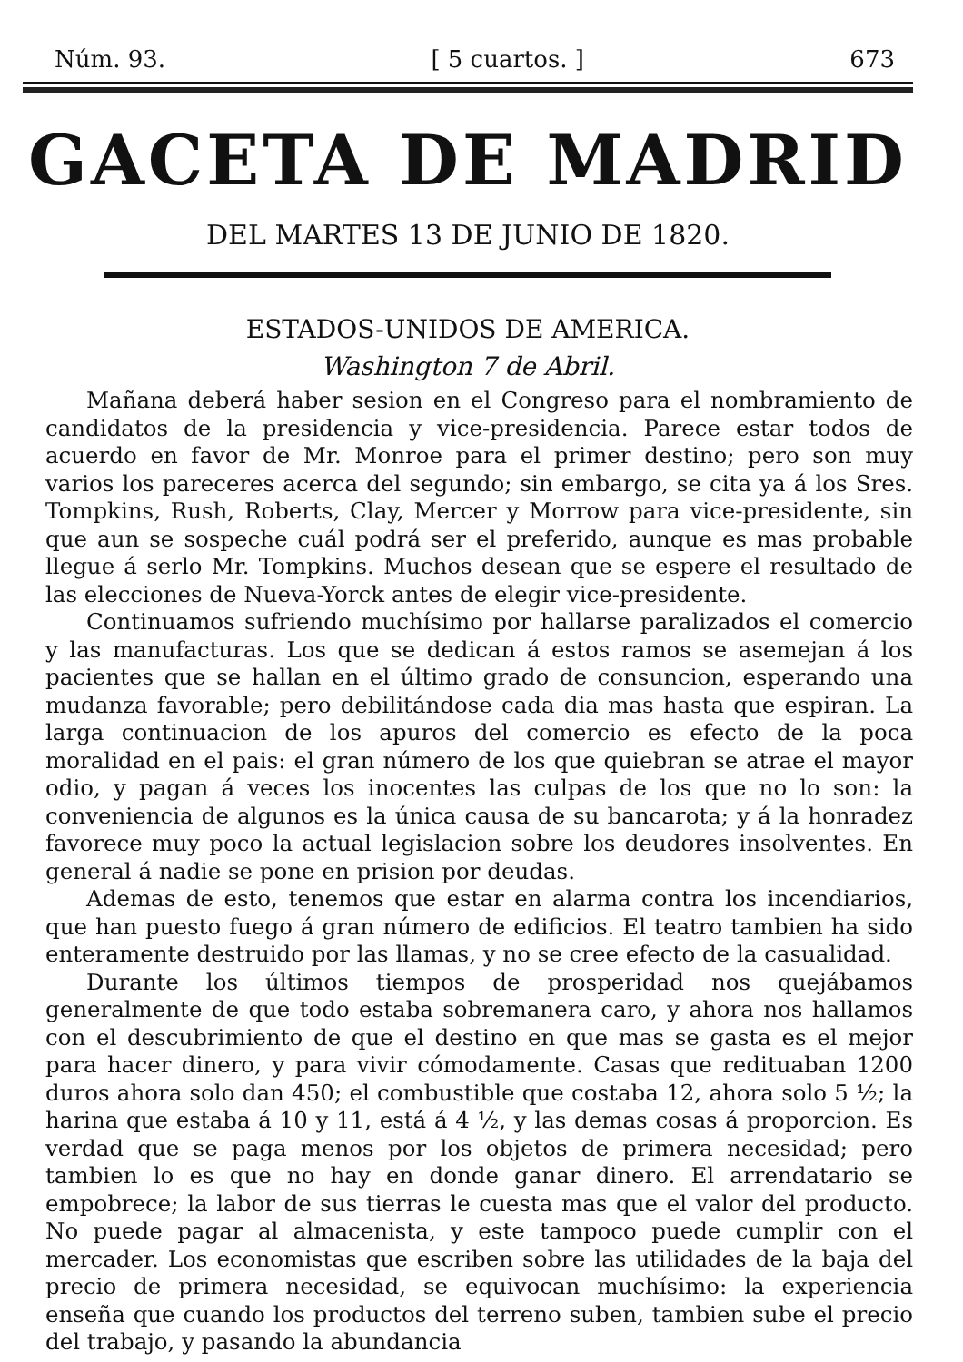Núm. 93. [ 5 cuartos. ] 673
GACETA DE MADRID
DEL MARTES 13 DE JUNIO DE 1820.
ESTADOS-UNIDOS DE AMERICA.
Washington 7 de Abril.
Mañana deberá haber sesion en el Congreso para el nombramiento de candidatos de la presidencia y vice-presidencia. Parece estar todos de acuerdo en favor de Mr. Monroe para el primer destino; pero son muy varios los pareceres acerca del segundo; sin embargo, se cita ya á los Sres. Tompkins, Rush, Roberts, Clay, Mercer y Morrow para vice-presidente, sin que aun se sospeche cuál podrá ser el preferido, aunque es mas probable llegue á serlo Mr. Tompkins. Muchos desean que se espere el resultado de las elecciones de Nueva-Yorck antes de elegir vice-presidente.
Continuamos sufriendo muchísimo por hallarse paralizados el comercio y las manufacturas. Los que se dedican á estos ramos se asemejan á los pacientes que se hallan en el último grado de consuncion, esperando una mudanza favorable; pero debilitándose cada dia mas hasta que espiran. La larga continuacion de los apuros del comercio es efecto de la poca moralidad en el pais: el gran número de los que quiebran se atrae el mayor odio, y pagan á veces los inocentes las culpas de los que no lo son: la conveniencia de algunos es la única causa de su bancarota; y á la honradez favorece muy poco la actual legislacion sobre los deudores insolventes. En general á nadie se pone en prision por deudas.
Ademas de esto, tenemos que estar en alarma contra los incendiarios, que han puesto fuego á gran número de edificios. El teatro tambien ha sido enteramente destruido por las llamas, y no se cree efecto de la casualidad.
Durante los últimos tiempos de prosperidad nos quejábamos generalmente de que todo estaba sobremanera caro, y ahora nos hallamos con el descubrimiento de que el destino en que mas se gasta es el mejor para hacer dinero, y para vivir cómodamente. Casas que redituaban 1200 duros ahora solo dan 450; el combustible que costaba 12, ahora solo 5 ½; la harina que estaba á 10 y 11, está á 4 ½, y las demas cosas á proporcion. Es verdad que se paga menos por los objetos de primera necesidad; pero tambien lo es que no hay en donde ganar dinero. El arrendatario se empobrece; la labor de sus tierras le cuesta mas que el valor del producto. No puede pagar al almacenista, y este tampoco puede cumplir con el mercader. Los economistas que escriben sobre las utilidades de la baja del precio de primera necesidad, se equivocan muchísimo: la experiencia enseña que cuando los productos del terreno suben, tambien sube el precio del trabajo, y pasando la abundancia